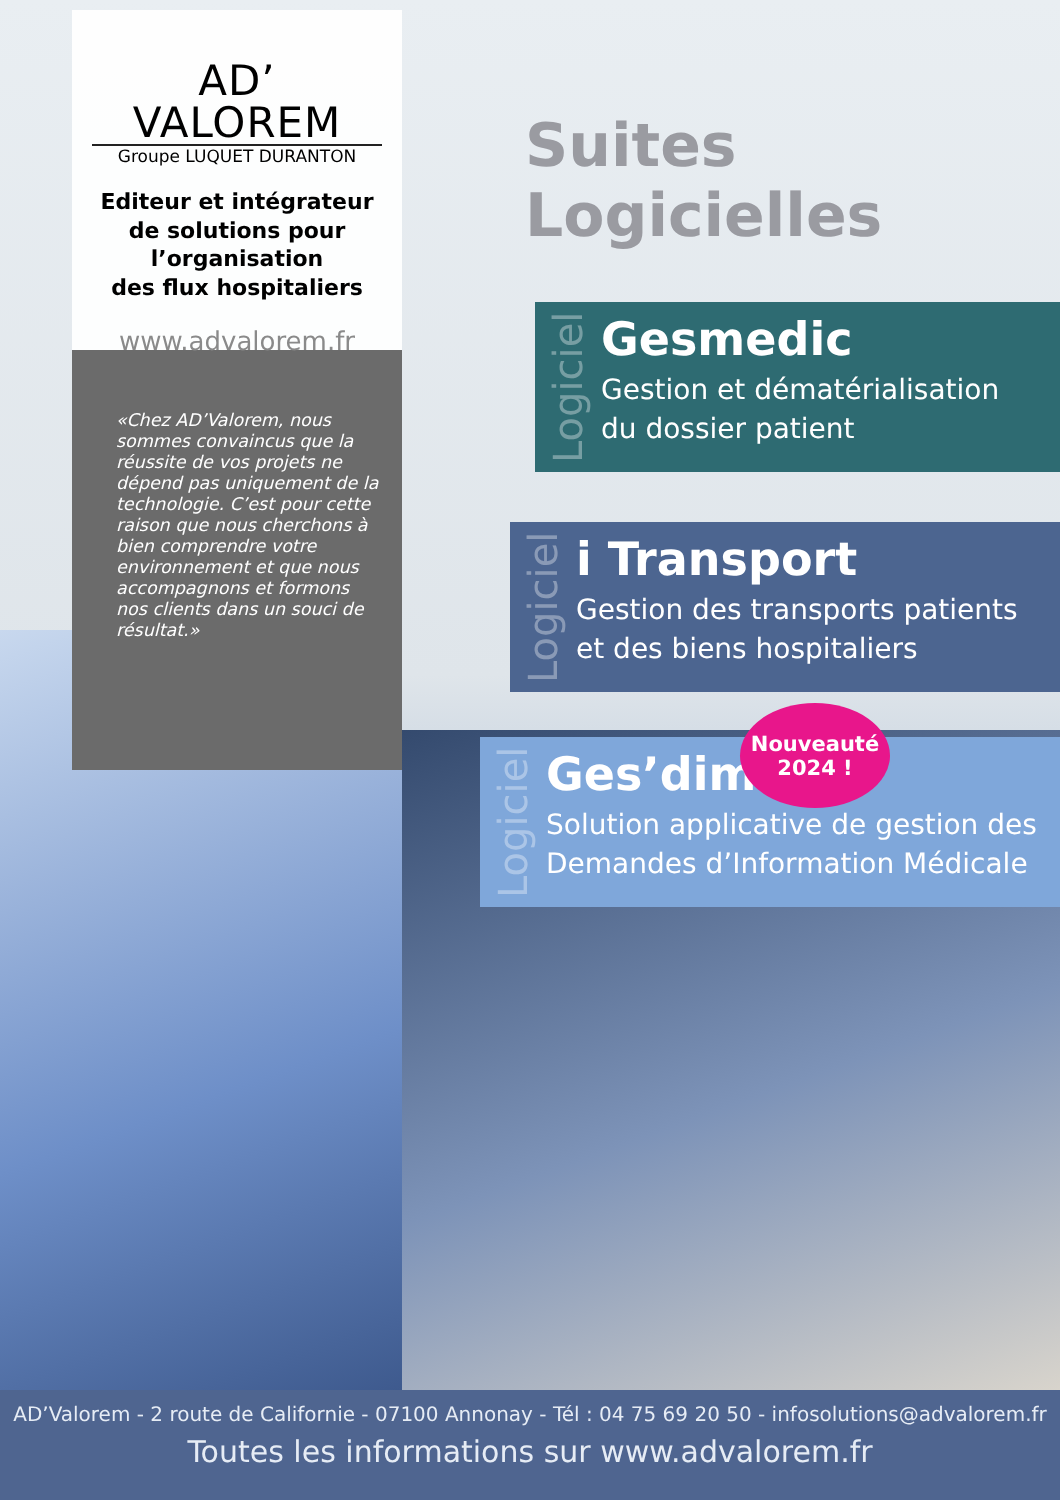AD’ VALOREM
Groupe LUQUET DURANTON
Editeur et intégrateur
de solutions pour
l’organisation
des flux hospitaliers
www.advalorem.fr
«Chez AD’Valorem, nous sommes convaincus que la réussite de vos projets ne dépend pas uniquement de la technologie. C’est pour cette raison que nous cherchons à bien comprendre votre environnement et que nous accompagnons et formons nos clients dans un souci de résultat.»
Suites Logicielles
Logiciel
Gesmedic
Gestion et dématérialisation
du dossier patient
Logiciel
i Transport
Gestion des transports patients
et des biens hospitaliers
Logiciel
Ges’dim
Solution applicative de gestion des
Demandes d’Information Médicale
Nouveauté
2024 !
AD’Valorem - 2 route de Californie - 07100 Annonay - Tél : 04 75 69 20 50 - infosolutions@advalorem.fr
Toutes les informations sur www.advalorem.fr